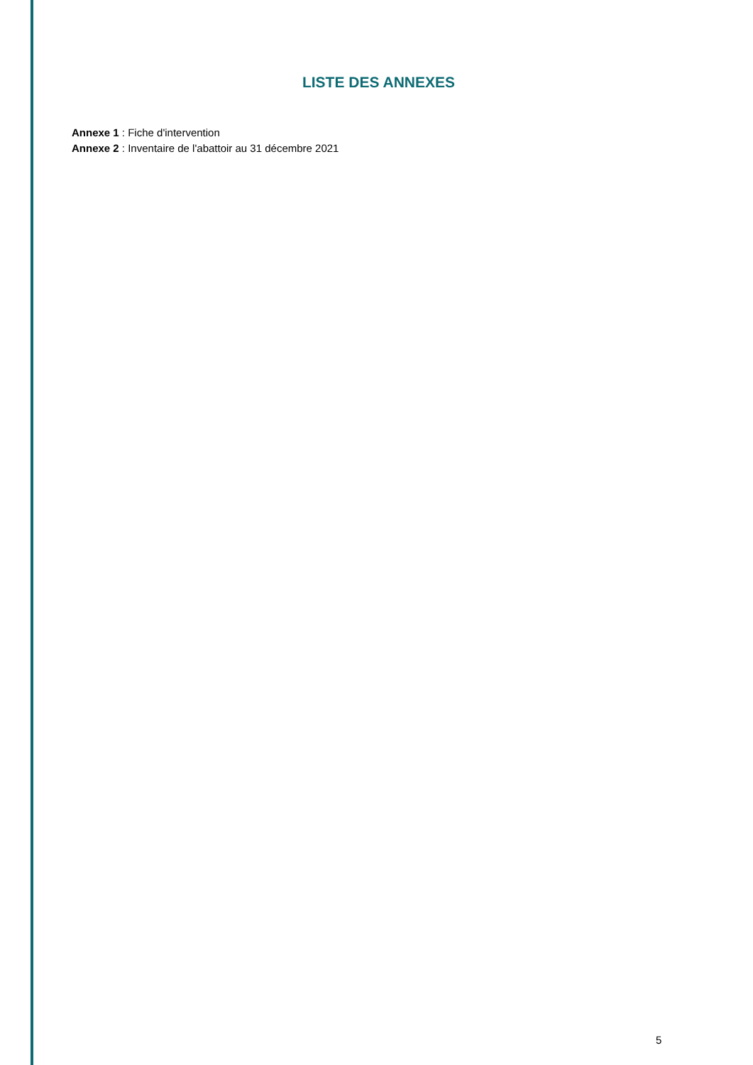LISTE DES ANNEXES
Annexe 1 : Fiche d'intervention
Annexe 2 : Inventaire de l'abattoir au 31 décembre 2021
5